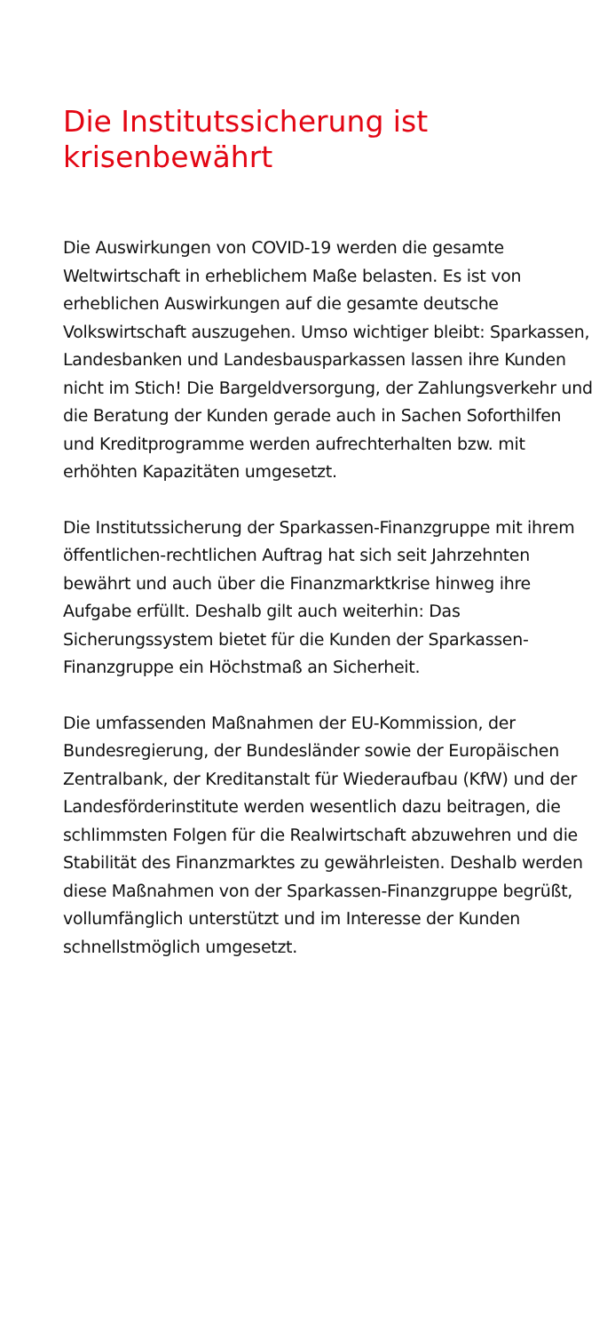Die Institutssicherung ist
krisenbewährt
Die Auswirkungen von COVID-19 werden die gesamte Weltwirtschaft in erheblichem Maße belasten. Es ist von erheblichen Auswirkungen auf die gesamte deutsche Volkswirtschaft auszugehen. Umso wichtiger bleibt: Sparkassen, Landesbanken und Landesbausparkassen lassen ihre Kunden nicht im Stich! Die Bargeldversor­gung, der Zahlungsverkehr und die Beratung der Kunden gerade auch in Sachen Soforthilfen und Kreditprogramme werden aufrechterhalten bzw. mit erhöhten Kapazitäten umgesetzt.
Die Institutssicherung der Sparkassen-Finanzgruppe mit ihrem öffentlichen-rechtlichen Auftrag hat sich seit Jahrzehnten bewährt und auch über die Finanzmarktkrise hinweg ihre Aufgabe erfüllt. Deshalb gilt auch weiterhin: Das Sicherungssystem bietet für die Kunden der Sparkassen-Finanzgruppe ein Höchstmaß an Sicherheit.
Die umfassenden Maßnahmen der EU-Kommission, der Bundesregierung, der Bundesländer sowie der Europä­ischen Zentralbank, der Kreditanstalt für Wiederaufbau (KfW) und der Landesförderinstitute werden wesentlich dazu beitragen, die schlimmsten Folgen für die Realwirt­schaft abzuwehren und die Stabilität des Finanzmarktes zu gewährleisten. Deshalb werden diese Maßnahmen von der Sparkassen-Finanzgruppe begrüßt, vollumfänglich unterstützt und im Interesse der Kunden schnellst­möglich umgesetzt.